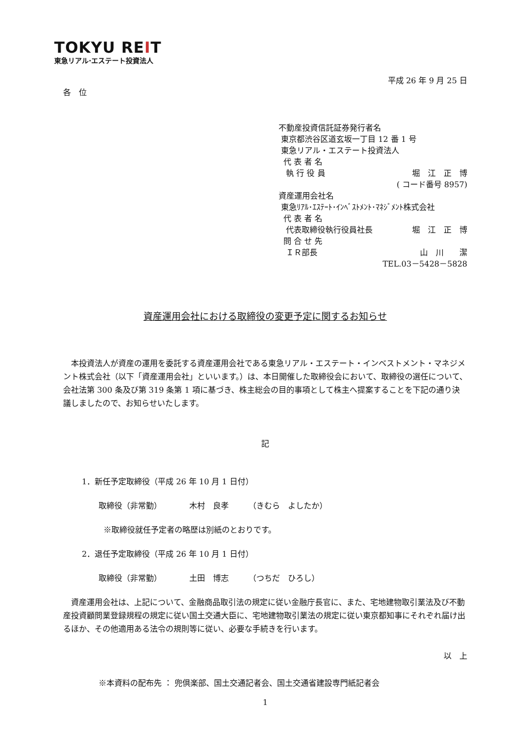TOKYU REIT
東急リアル·エステート投資法人
平成 26 年 9 月 25 日
各　位
不動産投資信託証券発行者名
東京都渋谷区道玄坂一丁目 12 番 1 号
東急リアル・エステート投資法人
代 表 者 名
執 行 役 員 堀　江　正　博
( コード番号 8957)
資産運用会社名
東急ﾘｱﾙ･ｴｽﾃｰﾄ･ｲﾝﾍﾞｽﾄﾒﾝﾄ･ﾏﾈｼﾞﾒﾝﾄ株式会社
代 表 者 名
代表取締役執行役員社長 堀　江　正　博
問 合 せ 先
ＩＲ部長 山　川　　潔
TEL.03－5428－5828
資産運用会社における取締役の変更予定に関するお知らせ
　本投資法人が資産の運用を委託する資産運用会社である東急リアル・エステート・インベストメント・マネジメント株式会社（以下「資産運用会社」といいます。）は、本日開催した取締役会において、取締役の選任について、会社法第 300 条及び第 319 条第 1 項に基づき、株主総会の目的事項として株主へ提案することを下記の通り決議しましたので、お知らせいたします。
記
1．新任予定取締役（平成 26 年 10 月 1 日付）
取締役（非常勤）　　　　木村　良孝　　　（きむら　よしたか）
※取締役就任予定者の略歴は別紙のとおりです。
2．退任予定取締役（平成 26 年 10 月 1 日付）
取締役（非常勤）　　　　土田　博志　　　（つちだ　ひろし）
　資産運用会社は、上記について、金融商品取引法の規定に従い金融庁長官に、また、宅地建物取引業法及び不動産投資顧問業登録規程の規定に従い国土交通大臣に、宅地建物取引業法の規定に従い東京都知事にそれぞれ届け出るほか、その他適用ある法令の規則等に従い、必要な手続きを行います。
以　上
※本資料の配布先 ： 兜倶楽部、国土交通記者会、国土交通省建設専門紙記者会
1